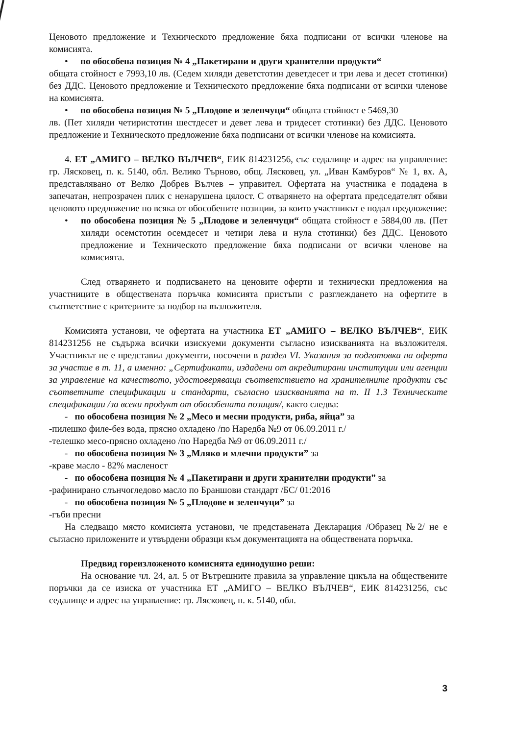Ценовото предложение и Техническото предложение бяха подписани от всички членове на комисията.
• по обособена позиция № 4 „Пакетирани и други хранителни продукти“
общата стойност е 7993,10 лв. (Седем хиляди деветстотин деветдесет и три лева и десет стотинки) без ДДС. Ценовото предложение и Техническото предложение бяха подписани от всички членове на комисията.
• по обособена позиция № 5 „Плодове и зеленчуци“ общата стойност е 5469,30
лв. (Пет хиляди четиристотин шестдесет и девет лева и тридесет стотинки) без ДДС. Ценовото предложение и Техническото предложение бяха подписани от всички членове на комисията.
4. ЕТ „АМИГО – ВЕЛКО ВЪЛЧЕВ“, ЕИК 814231256, със седалище и адрес на управление: гр. Лясковец, п. к. 5140, обл. Велико Търново, общ. Лясковец, ул. „Иван Камбуров“ № 1, вх. А, представлявано от Велко Добрев Вълчев – управител. Офертата на участника е подадена в запечатан, непрозрачен плик с ненарушена цялост. С отварянето на офертата председателят обяви ценовото предложение по всяка от обособените позиции, за които участникът е подал предложение:
• по обособена позиция № 5 „Плодове и зеленчуци“ общата стойност е 5884,00 лв. (Пет хиляди осемстотин осемдесет и четири лева и нула стотинки) без ДДС. Ценовото предложение и Техническото предложение бяха подписани от всички членове на комисията.
След отварянето и подписването на ценовите оферти и технически предложения на участниците в обществената поръчка комисията пристъпи с разглеждането на офертите в съответствие с критериите за подбор на възложителя.
Комисията установи, че офертата на участника ЕТ „АМИГО – ВЕЛКО ВЪЛЧЕВ“, ЕИК 814231256 не съдържа всички изискуеми документи съгласно изискванията на възложителя. Участникът не е представил документи, посочени в раздел VI. Указания за подготовка на оферта за участие в т. 11, а именно: „Сертификати, издадени от акредитирани институции или агенции за управление на качеството, удостоверяващи съответствието на хранителните продукти със съответните спецификации и стандарти, съгласно изискванията на т. II 1.3 Техническите спецификации /за всеки продукт от обособената позиция/, както следва:
- по обособена позиция № 2 „Месо и месни продукти, риба, яйца” за
-пилешко филе-без вода, прясно охладено /по Наредба №9 от 06.09.2011 г./
-телешко месо-прясно охладено /по Наредба №9 от 06.09.2011 г./
- по обособена позиция № 3 „Мляко и млечни продукти” за
-краве масло - 82% масленост
- по обособена позиция № 4 „Пакетирани и други хранителни продукти” за
-рафинирано слънчогледово масло по Браншови стандарт /БС/ 01:2016
- по обособена позиция № 5 „Плодове и зеленчуци” за
-гъби пресни
На следващо място комисията установи, че представената Декларация /Образец №2/ не е съгласно приложените и утвърдени образци към документацията на обществената поръчка.
Предвид гореизложеното комисията единодушно реши:
На основание чл. 24, ал. 5 от Вътрешните правила за управление цикъла на обществените поръчки да се изиска от участника ЕТ „АМИГО – ВЕЛКО ВЪЛЧЕВ“, ЕИК 814231256, със седалище и адрес на управление: гр. Лясковец, п. к. 5140, обл.
3